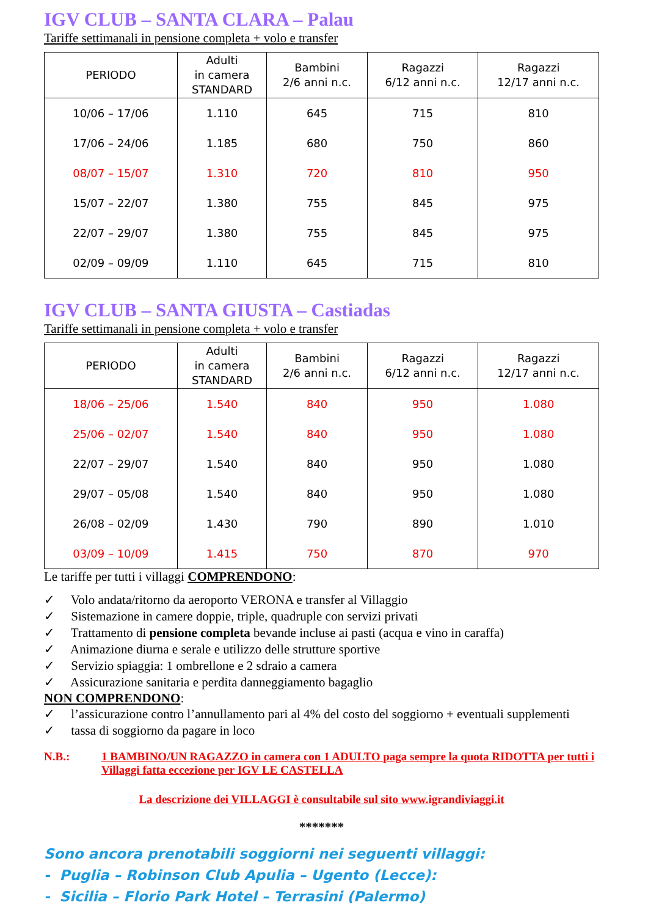IGV CLUB – SANTA CLARA – Palau
Tariffe settimanali in pensione completa + volo e transfer
| PERIODO | Adulti in camera STANDARD | Bambini 2/6 anni n.c. | Ragazzi 6/12 anni n.c. | Ragazzi 12/17 anni n.c. |
| --- | --- | --- | --- | --- |
| 10/06 – 17/06 | 1.110 | 645 | 715 | 810 |
| 17/06 – 24/06 | 1.185 | 680 | 750 | 860 |
| 08/07 – 15/07 | 1.310 | 720 | 810 | 950 |
| 15/07 – 22/07 | 1.380 | 755 | 845 | 975 |
| 22/07 – 29/07 | 1.380 | 755 | 845 | 975 |
| 02/09 – 09/09 | 1.110 | 645 | 715 | 810 |
IGV CLUB – SANTA GIUSTA – Castiadas
Tariffe settimanali in pensione completa + volo e transfer
| PERIODO | Adulti in camera STANDARD | Bambini 2/6 anni n.c. | Ragazzi 6/12 anni n.c. | Ragazzi 12/17 anni n.c. |
| --- | --- | --- | --- | --- |
| 18/06 – 25/06 | 1.540 | 840 | 950 | 1.080 |
| 25/06 – 02/07 | 1.540 | 840 | 950 | 1.080 |
| 22/07 – 29/07 | 1.540 | 840 | 950 | 1.080 |
| 29/07 – 05/08 | 1.540 | 840 | 950 | 1.080 |
| 26/08 – 02/09 | 1.430 | 790 | 890 | 1.010 |
| 03/09 – 10/09 | 1.415 | 750 | 870 | 970 |
Le tariffe per tutti i villaggi COMPRENDONO:
✓ Volo andata/ritorno da aeroporto VERONA e transfer al Villaggio
✓ Sistemazione in camere doppie, triple, quadruple con servizi privati
✓ Trattamento di pensione completa bevande incluse ai pasti (acqua e vino in caraffa)
✓ Animazione diurna e serale e utilizzo delle strutture sportive
✓ Servizio spiaggia: 1 ombrellone e 2 sdraio a camera
✓ Assicurazione sanitaria e perdita danneggiamento bagaglio
NON COMPRENDONO:
✓ l’assicurazione contro l’annullamento pari al 4% del costo del soggiorno + eventuali supplementi
✓ tassa di soggiorno da pagare in loco
N.B.: 1 BAMBINO/UN RAGAZZO in camera con 1 ADULTO paga sempre la quota RIDOTTA per tutti i Villaggi fatta eccezione per IGV LE CASTELLA
La descrizione dei VILLAGGI è consultabile sul sito www.igrandiviaggi.it
*******
Sono ancora prenotabili soggiorni nei seguenti villaggi:
- Puglia – Robinson Club Apulia – Ugento (Lecce):
- Sicilia – Florio Park Hotel – Terrasini (Palermo)